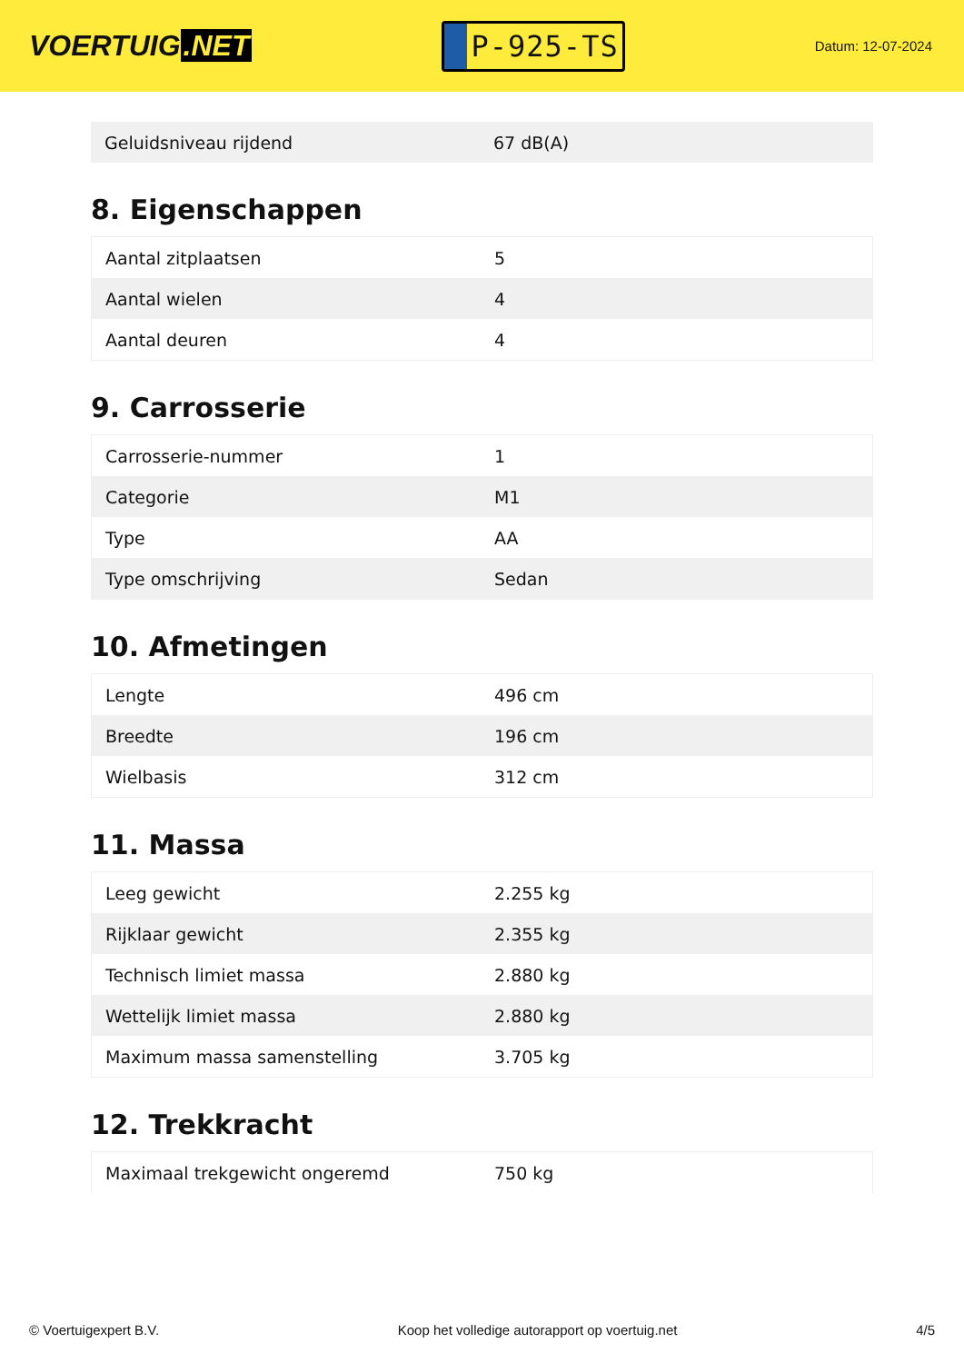VOERTUIG.NET
P-925-TS
Datum: 12-07-2024
| Geluidsniveau rijdend | 67 dB(A) |
8. Eigenschappen
| Aantal zitplaatsen | 5 |
| Aantal wielen | 4 |
| Aantal deuren | 4 |
9. Carrosserie
| Carrosserie-nummer | 1 |
| Categorie | M1 |
| Type | AA |
| Type omschrijving | Sedan |
10. Afmetingen
| Lengte | 496 cm |
| Breedte | 196 cm |
| Wielbasis | 312 cm |
11. Massa
| Leeg gewicht | 2.255 kg |
| Rijklaar gewicht | 2.355 kg |
| Technisch limiet massa | 2.880 kg |
| Wettelijk limiet massa | 2.880 kg |
| Maximum massa samenstelling | 3.705 kg |
12. Trekkracht
| Maximaal trekgewicht ongeremd | 750 kg |
© Voertuigexpert B.V. Koop het volledige autorapport op voertuig.net 4/5